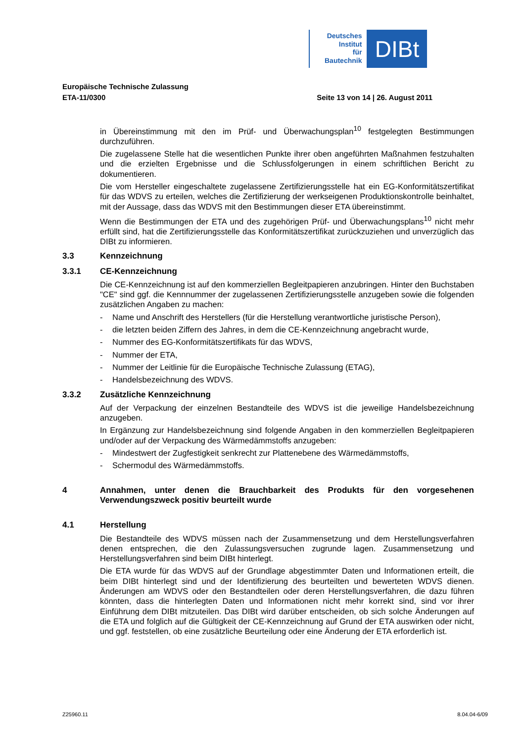Deutsches
Institut
für
Bautechnik
DIBt
Europäische Technische Zulassung
ETA-11/0300 Seite 13 von 14 | 26. August 2011
in Übereinstimmung mit den im Prüf- und Überwachungsplan<sup>10</sup> festgelegten Bestimmungen durchzuführen.
Die zugelassene Stelle hat die wesentlichen Punkte ihrer oben angeführten Maßnahmen festzuhalten und die erzielten Ergebnisse und die Schlussfolgerungen in einem schriftlichen Bericht zu dokumentieren.
Die vom Hersteller eingeschaltete zugelassene Zertifizierungsstelle hat ein EG-Konformitätszertifikat für das WDVS zu erteilen, welches die Zertifizierung der werkseigenen Produktionskontrolle beinhaltet, mit der Aussage, dass das WDVS mit den Bestimmungen dieser ETA übereinstimmt.
Wenn die Bestimmungen der ETA und des zugehörigen Prüf- und Überwachungsplans<sup>10</sup> nicht mehr erfüllt sind, hat die Zertifizierungsstelle das Konformitätszertifikat zurückzuziehen und unverzüglich das DIBt zu informieren.
3.3 Kennzeichnung
3.3.1 CE-Kennzeichnung
Die CE-Kennzeichnung ist auf den kommerziellen Begleitpapieren anzubringen. Hinter den Buchstaben "CE" sind ggf. die Kennnummer der zugelassenen Zertifizierungsstelle anzugeben sowie die folgenden zusätzlichen Angaben zu machen:
- Name und Anschrift des Herstellers (für die Herstellung verantwortliche juristische Person),
- die letzten beiden Ziffern des Jahres, in dem die CE-Kennzeichnung angebracht wurde,
- Nummer des EG-Konformitätszertifikats für das WDVS,
- Nummer der ETA,
- Nummer der Leitlinie für die Europäische Technische Zulassung (ETAG),
- Handelsbezeichnung des WDVS.
3.3.2 Zusätzliche Kennzeichnung
Auf der Verpackung der einzelnen Bestandteile des WDVS ist die jeweilige Handelsbezeichnung anzugeben.
In Ergänzung zur Handelsbezeichnung sind folgende Angaben in den kommerziellen Begleitpapieren und/oder auf der Verpackung des Wärmedämmstoffs anzugeben:
- Mindestwert der Zugfestigkeit senkrecht zur Plattenebene des Wärmedämmstoffs,
- Schermodul des Wärmedämmstoffs.
4 Annahmen, unter denen die Brauchbarkeit des Produkts für den vorgesehenen Verwendungszweck positiv beurteilt wurde
4.1 Herstellung
Die Bestandteile des WDVS müssen nach der Zusammensetzung und dem Herstellungsverfahren denen entsprechen, die den Zulassungsversuchen zugrunde lagen. Zusammensetzung und Herstellungsverfahren sind beim DIBt hinterlegt.
Die ETA wurde für das WDVS auf der Grundlage abgestimmter Daten und Informationen erteilt, die beim DIBt hinterlegt sind und der Identifizierung des beurteilten und bewerteten WDVS dienen. Änderungen am WDVS oder den Bestandteilen oder deren Herstellungsverfahren, die dazu führen könnten, dass die hinterlegten Daten und Informationen nicht mehr korrekt sind, sind vor ihrer Einführung dem DIBt mitzuteilen. Das DIBt wird darüber entscheiden, ob sich solche Änderungen auf die ETA und folglich auf die Gültigkeit der CE-Kennzeichnung auf Grund der ETA auswirken oder nicht, und ggf. feststellen, ob eine zusätzliche Beurteilung oder eine Änderung der ETA erforderlich ist.
Z25960.11 8.04.04-6/09